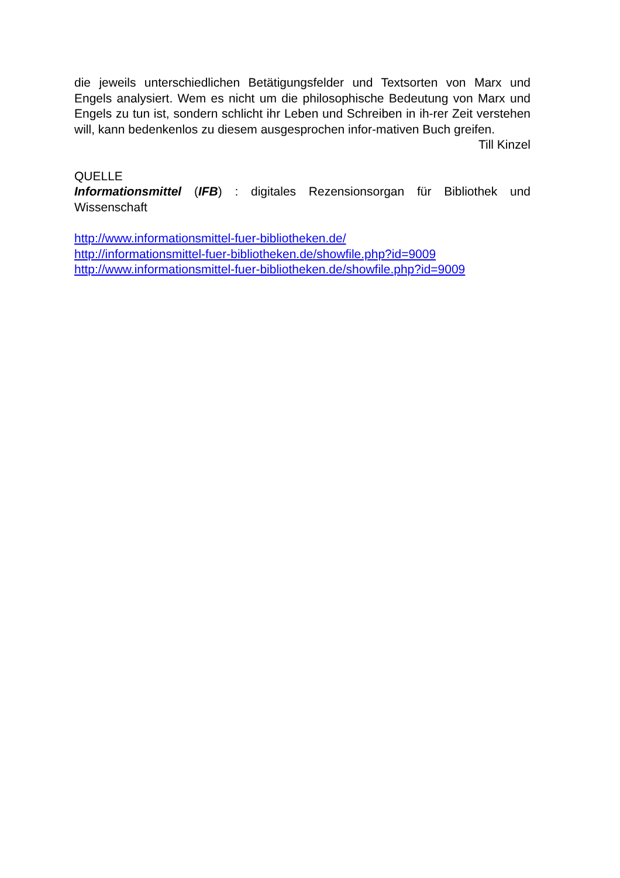die jeweils unterschiedlichen Betätigungsfelder und Textsorten von Marx und Engels analysiert. Wem es nicht um die philosophische Bedeutung von Marx und Engels zu tun ist, sondern schlicht ihr Leben und Schreiben in ih-rer Zeit verstehen will, kann bedenkenlos zu diesem ausgesprochen infor-mativen Buch greifen.
Till Kinzel
QUELLE
Informationsmittel (IFB) : digitales Rezensionsorgan für Bibliothek und Wissenschaft
http://www.informationsmittel-fuer-bibliotheken.de/
http://informationsmittel-fuer-bibliotheken.de/showfile.php?id=9009
http://www.informationsmittel-fuer-bibliotheken.de/showfile.php?id=9009